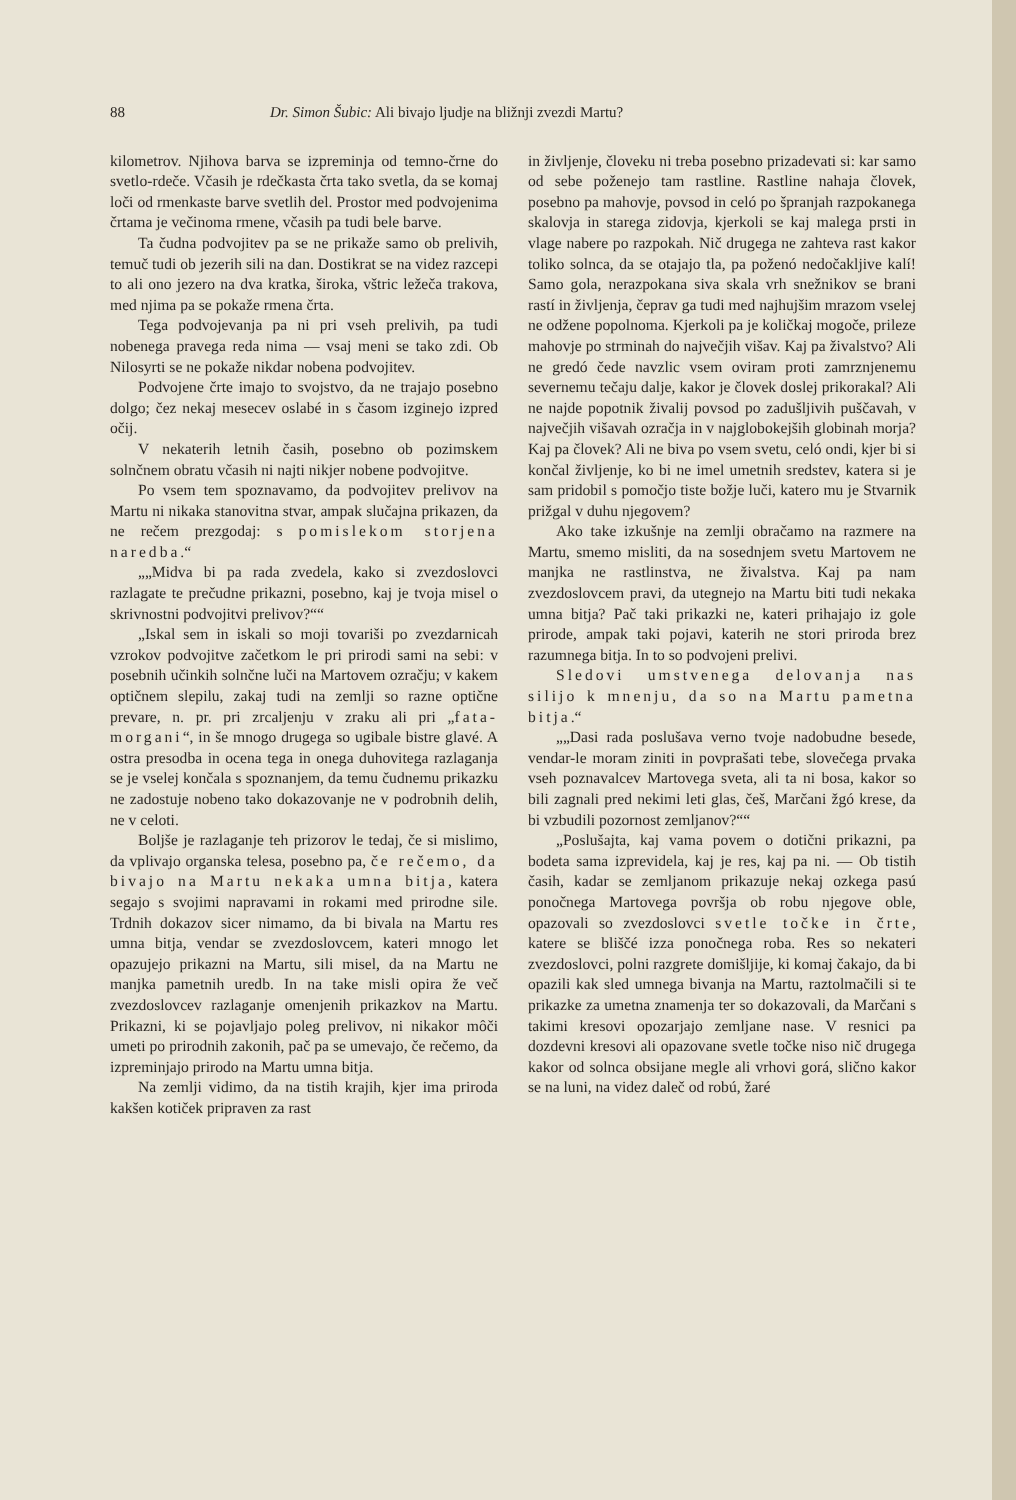88 Dr. Simon Šubic: Ali bivajo ljudje na bližnji zvezdi Martu?
kilometrov. Njihova barva se izpreminja od temno-črne do svetlo-rdeče. Včasih je rdečkasta črta tako svetla, da se komaj loči od rmenkaste barve svetlih del. Prostor med podvojenima črtama je večinoma rmene, včasih pa tudi bele barve.
Ta čudna podvojitev pa se ne prikaže samo ob prelivih, temuč tudi ob jezerih sili na dan. Dostikrat se na videz razcepi to ali ono jezero na dva kratka, široka, vštric ležeča trakova, med njima pa se pokaže rmena črta.
Tega podvojevanja pa ni pri vseh prelivih, pa tudi nobenega pravega reda nima — vsaj meni se tako zdi. Ob Nilosyrti se ne pokaže nikdar nobena podvojitev.
Podvojene črte imajo to svojstvo, da ne trajajo posebno dolgo; čez nekaj mesecev oslabé in s časom izginejo izpred očij.
V nekaterih letnih časih, posebno ob pozimskem solnčnem obratu včasih ni najti nikjer nobene podvojitve.
Po vsem tem spoznavamo, da podvojitev prelivov na Martu ni nikaka stanovitna stvar, ampak slučajna prikazen, da ne rečem prezgodaj: s pomislekom storjena naredba.“
„„Midva bi pa rada zvedela, kako si zvezdoslovci razlagate te prečudne prikazni, posebno, kaj je tvoja misel o skrivnostni podvojitvi prelivov?““
„Iskal sem in iskali so moji tovariši po zvezdarnicah vzrokov podvojitve začetkom le pri prirodi sami na sebi: v posebnih učinkih solnčne luči na Martovem ozračju; v kakem optičnem slepilu, zakaj tudi na zemlji so razne optične prevare, n. pr. pri zrcaljenju v zraku ali pri „fata-morgani“, in še mnogo drugega so ugibale bistre glavé. A ostra presodba in ocena tega in onega duhovitega razlaganja se je vselej končala s spoznanjem, da temu čudnemu prikazku ne zadostuje nobeno tako dokazovanje ne v podrobnih delih, ne v celoti.
Boljše je razlaganje teh prizorov le tedaj, če si mislimo, da vplivajo organska telesa, posebno pa, če rečemo, da bivajo na Martu nekaka umna bitja, katera segajo s svojimi napravami in rokami med prirodne sile. Trdnih dokazov sicer nimamo, da bi bivala na Martu res umna bitja, vendar se zvezdoslovcem, kateri mnogo let opazujejo prikazni na Martu, sili misel, da na Martu ne manjka pametnih uredb. In na take misli opira že več zvezdoslovcev razlaganje omenjenih prikazkov na Martu. Prikazni, ki se pojavljajo poleg prelivov, ni nikakor môči umeti po prirodnih zakonih, pač pa se umevajo, če rečemo, da izpreminjajo prirodo na Martu umna bitja.
Na zemlji vidimo, da na tistih krajih, kjer ima priroda kakšen kotiček pripraven za rast
in življenje, človeku ni treba posebno prizadevati si: kar samo od sebe poženejo tam rastline. Rastline nahaja človek, posebno pa mahovje, povsod in celó po špranjah razpokanega skalovja in starega zidovja, kjerkoli se kaj malega prsti in vlage nabere po razpokah. Nič drugega ne zahteva rast kakor toliko solnca, da se otajajo tla, pa poženó nedočakljive kalí! Samo gola, nerazpokana siva skala vrh snežnikov se brani rastí in življenja, čeprav ga tudi med najhujšim mrazom vselej ne odžene popolnoma. Kjerkoli pa je količkaj mogoče, prileze mahovje po strminah do največjih višav. Kaj pa živalstvo? Ali ne gredó čede navzlic vsem oviram proti zamrznjenemu severnemu tečaju dalje, kakor je človek doslej prikorakal? Ali ne najde popotnik živalij povsod po zadušljivih puščavah, v največjih višavah ozračja in v najglobokejših globinah morja? Kaj pa človek? Ali ne biva po vsem svetu, celó ondi, kjer bi si končal življenje, ko bi ne imel umetnih sredstev, katera si je sam pridobil s pomočjo tiste božje luči, katero mu je Stvarnik prižgal v duhu njegovem?
Ako take izkušnje na zemlji obračamo na razmere na Martu, smemo misliti, da na sosednjem svetu Martovem ne manjka ne rastlinstva, ne živalstva. Kaj pa nam zvezdoslovcem pravi, da utegnejo na Martu biti tudi nekaka umna bitja? Pač taki prikazki ne, kateri prihajajo iz gole prirode, ampak taki pojavi, katerih ne stori priroda brez razumnega bitja. In to so podvojeni prelivi.
Sledovi umstvenega delovanja nas silijo k mnenju, da so na Martu pametna bitja.“
„„Dasi rada poslušava verno tvoje nadobudne besede, vendar-le moram ziniti in povprašati tebe, slovečega prvaka vseh poznavalcev Martovega sveta, ali ta ni bosa, kakor so bili zagnali pred nekimi leti glas, češ, Marčani žgó krese, da bi vzbudili pozornost zemljanov?““
„Poslušajta, kaj vama povem o dotični prikazni, pa bodeta sama izprevidela, kaj je res, kaj pa ni. — Ob tistih časih, kadar se zemljanom prikazuje nekaj ozkega pasú ponočnega Martovega površja ob robu njegove oble, opazovali so zvezdoslovci svetle točke in črte, katere se bliščé izza ponočnega roba. Res so nekateri zvezdoslovci, polni razgrete domišljije, ki komaj čakajo, da bi opazili kak sled umnega bivanja na Martu, raztolmačili si te prikazke za umetna znamenja ter so dokazovali, da Marčani s takimi kresovi opozarjajo zemljane nase. V resnici pa dozdevni kresovi ali opazovane svetle točke niso nič drugega kakor od solnca obsijane megle ali vrhovi gorá, slično kakor se na luni, na videz daleč od robú, žaré